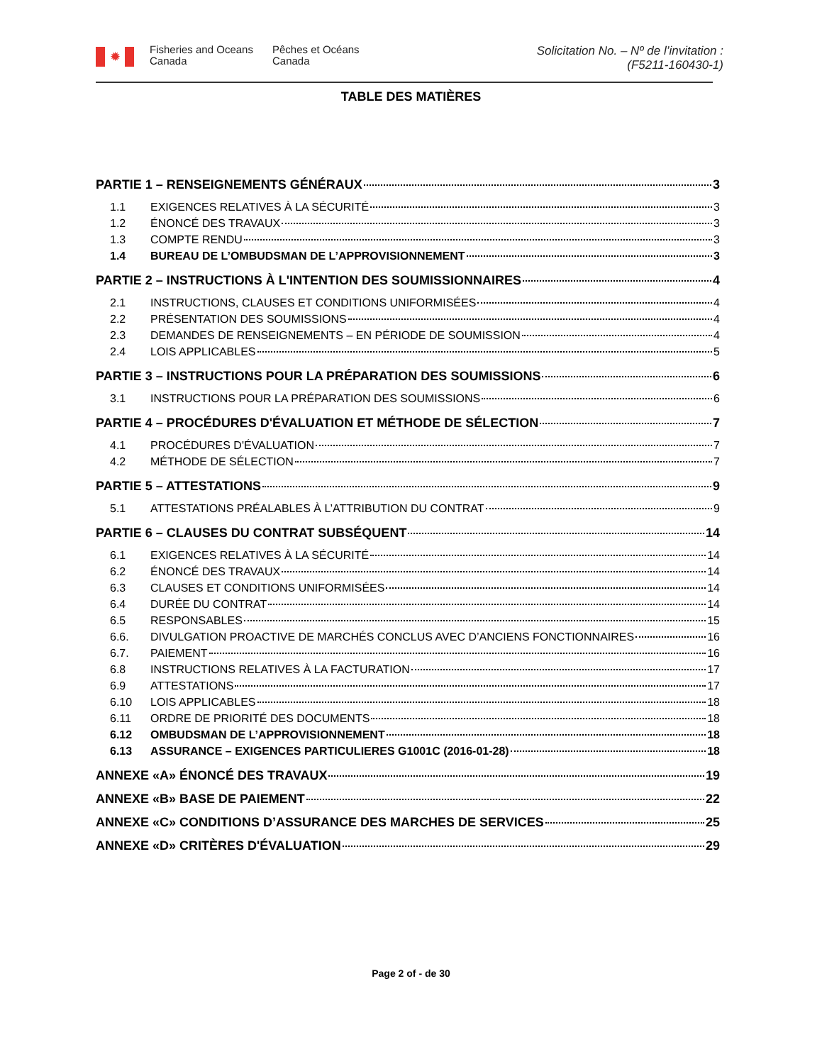✹
Fisheries and Oceans
Canada
Pêches et Océans
Canada
Solicitation No. – Nº de l’invitation :
(F5211-160430-1)
TABLE DES MATIÈRES
PARTIE 1 – RENSEIGNEMENTS GÉNÉRAUX 3
1.1 EXIGENCES RELATIVES À LA SÉCURITÉ 3
1.2 ÉNONCÉ DES TRAVAUX 3
1.3 COMPTE RENDU 3
1.4 BUREAU DE L’OMBUDSMAN DE L’APPROVISIONNEMENT 3
PARTIE 2 – INSTRUCTIONS À L'INTENTION DES SOUMISSIONNAIRES 4
2.1 INSTRUCTIONS, CLAUSES ET CONDITIONS UNIFORMISÉES 4
2.2 PRÉSENTATION DES SOUMISSIONS 4
2.3 DEMANDES DE RENSEIGNEMENTS – EN PÉRIODE DE SOUMISSION 4
2.4 LOIS APPLICABLES 5
PARTIE 3 – INSTRUCTIONS POUR LA PRÉPARATION DES SOUMISSIONS 6
3.1 INSTRUCTIONS POUR LA PRÉPARATION DES SOUMISSIONS 6
PARTIE 4 – PROCÉDURES D'ÉVALUATION ET MÉTHODE DE SÉLECTION 7
4.1 PROCÉDURES D'ÉVALUATION 7
4.2 MÉTHODE DE SÉLECTION 7
PARTIE 5 – ATTESTATIONS 9
5.1 ATTESTATIONS PRÉALABLES À L’ATTRIBUTION DU CONTRAT 9
PARTIE 6 – CLAUSES DU CONTRAT SUBSÉQUENT 14
6.1 EXIGENCES RELATIVES À LA SÉCURITÉ 14
6.2 ÉNONCÉ DES TRAVAUX 14
6.3 CLAUSES ET CONDITIONS UNIFORMISÉES 14
6.4 DURÉE DU CONTRAT 14
6.5 RESPONSABLES 15
6.6. DIVULGATION PROACTIVE DE MARCHÉS CONCLUS AVEC D’ANCIENS FONCTIONNAIRES 16
6.7. PAIEMENT 16
6.8 INSTRUCTIONS RELATIVES À LA FACTURATION 17
6.9 ATTESTATIONS 17
6.10 LOIS APPLICABLES 18
6.11 ORDRE DE PRIORITÉ DES DOCUMENTS 18
6.12 OMBUDSMAN DE L’APPROVISIONNEMENT 18
6.13 ASSURANCE – EXIGENCES PARTICULIERES G1001C (2016-01-28) 18
ANNEXE «A» ÉNONCÉ DES TRAVAUX 19
ANNEXE «B» BASE DE PAIEMENT 22
ANNEXE «C» CONDITIONS D’ASSURANCE DES MARCHES DE SERVICES 25
ANNEXE «D» CRITÈRES D'ÉVALUATION 29
Page 2 of - de 30